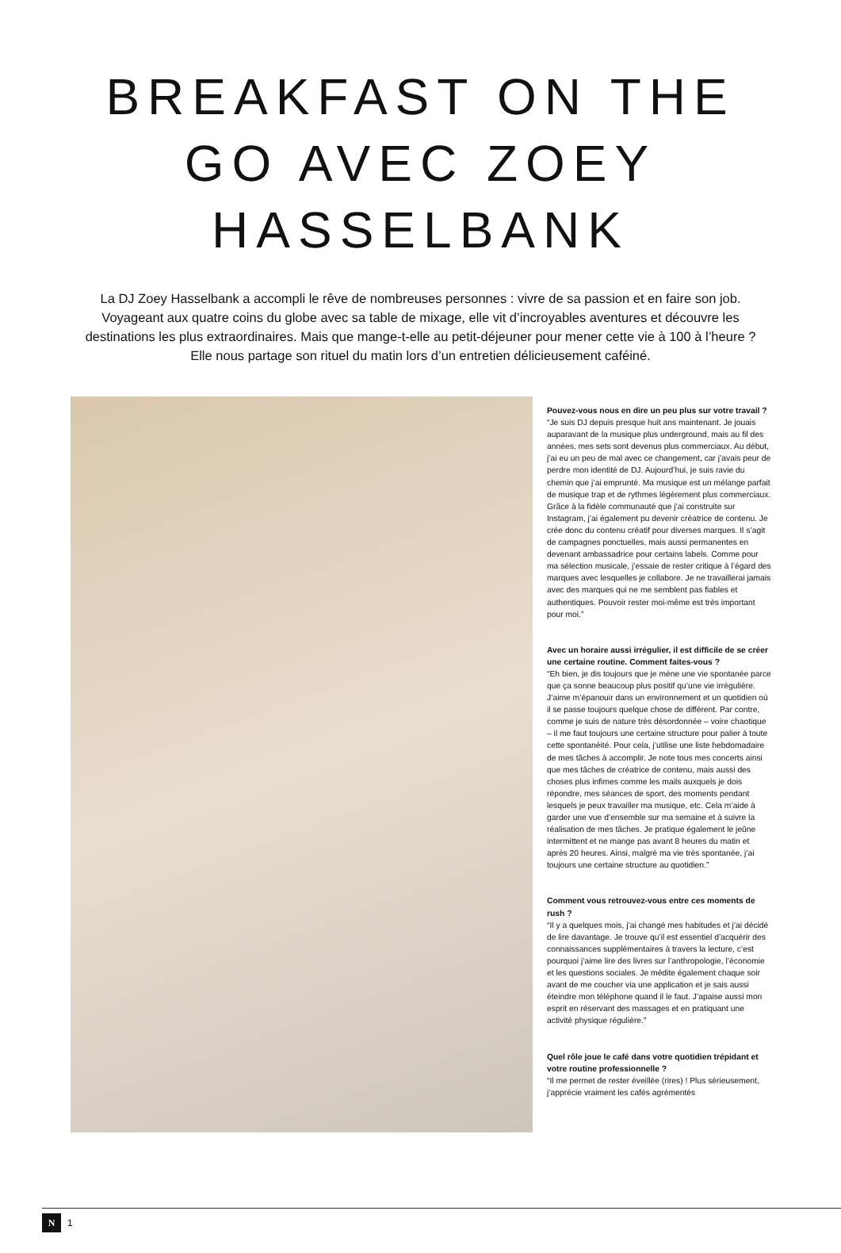BREAKFAST ON THE
GO AVEC ZOEY
HASSELBANK
La DJ Zoey Hasselbank a accompli le rêve de nombreuses personnes : vivre de sa passion et en faire son job. Voyageant aux quatre coins du globe avec sa table de mixage, elle vit d’incroyables aventures et découvre les destinations les plus extraordinaires. Mais que mange-t-elle au petit-déjeuner pour mener cette vie à 100 à l’heure ? Elle nous partage son rituel du matin lors d’un entretien délicieusement caféiné.
Pouvez-vous nous en dire un peu plus sur votre travail ?
“Je suis DJ depuis presque huit ans maintenant. Je jouais auparavant de la musique plus underground, mais au fil des années, mes sets sont devenus plus commerciaux. Au début, j’ai eu un peu de mal avec ce changement, car j’avais peur de perdre mon identité de DJ. Aujourd’hui, je suis ravie du chemin que j’ai emprunté. Ma musique est un mélange parfait de musique trap et de rythmes légèrement plus commerciaux. Grâce à la fidèle communauté que j’ai construite sur Instagram, j’ai également pu devenir créatrice de contenu. Je crée donc du contenu créatif pour diverses marques. Il s’agit de campagnes ponctuelles, mais aussi permanentes en devenant ambassadrice pour certains labels. Comme pour ma sélection musicale, j’essaie de rester critique à l’égard des marques avec lesquelles je collabore. Je ne travaillerai jamais avec des marques qui ne me semblent pas fiables et authentiques. Pouvoir rester moi-même est très important pour moi.”
Avec un horaire aussi irrégulier, il est difficile de se créer une certaine routine. Comment faites-vous ?
“Eh bien, je dis toujours que je mène une vie spontanée parce que ça sonne beaucoup plus positif qu’une vie irrégulière. J’aime m’épanouir dans un environnement et un quotidien où il se passe toujours quelque chose de différent. Par contre, comme je suis de nature très désordonnée – voire chaotique – il me faut toujours une certaine structure pour palier à toute cette spontanéité. Pour cela, j’utilise une liste hebdomadaire de mes tâches à accomplir. Je note tous mes concerts ainsi que mes tâches de créatrice de contenu, mais aussi des choses plus infimes comme les mails auxquels je dois répondre, mes séances de sport, des moments pendant lesquels je peux travailler ma musique, etc. Cela m’aide à garder une vue d’ensemble sur ma semaine et à suivre la réalisation de mes tâches. Je pratique également le jeûne intermittent et ne mange pas avant 8 heures du matin et après 20 heures. Ainsi, malgré ma vie très spontanée, j’ai toujours une certaine structure au quotidien.”
Comment vous retrouvez-vous entre ces moments de rush ?
“Il y a quelques mois, j’ai changé mes habitudes et j’ai décidé de lire davantage. Je trouve qu’il est essentiel d’acquérir des connaissances supplémentaires à travers la lecture, c’est pourquoi j’aime lire des livres sur l’anthropologie, l’économie et les questions sociales. Je médite également chaque soir avant de me coucher via une application et je sais aussi éteindre mon téléphone quand il le faut. J’apaise aussi mon esprit en réservant des massages et en pratiquant une activité physique régulière.”
Quel rôle joue le café dans votre quotidien trépidant et votre routine professionnelle ?
“Il me permet de rester éveillée (rires) ! Plus sérieusement, j’apprécie vraiment les cafés agrémentés
N
1